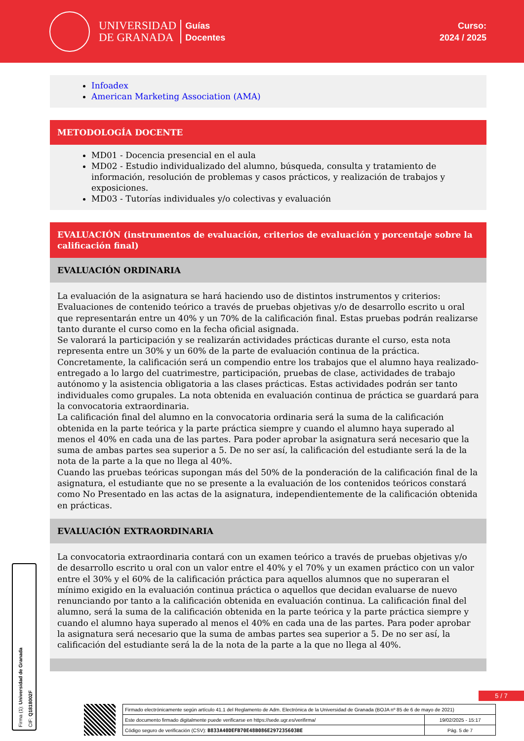UNIVERSIDAD
DE GRANADA
Guías
Docentes
Curso:
2024 / 2025
Infoadex
American Marketing Association (AMA)
METODOLOGÍA DOCENTE
MD01 - Docencia presencial en el aula
MD02 - Estudio individualizado del alumno, búsqueda, consulta y tratamiento de información, resolución de problemas y casos prácticos, y realización de trabajos y exposiciones.
MD03 - Tutorías individuales y/o colectivas y evaluación
EVALUACIÓN (instrumentos de evaluación, criterios de evaluación y porcentaje sobre la calificación final)
EVALUACIÓN ORDINARIA
La evaluación de la asignatura se hará haciendo uso de distintos instrumentos y criterios:
Evaluaciones de contenido teórico a través de pruebas objetivas y/o de desarrollo escrito u oral que representarán entre un 40% y un 70% de la calificación final. Estas pruebas podrán realizarse tanto durante el curso como en la fecha oficial asignada.
Se valorará la participación y se realizarán actividades prácticas durante el curso, esta nota representa entre un 30% y un 60% de la parte de evaluación continua de la práctica.
Concretamente, la calificación será un compendio entre los trabajos que el alumno haya realizado-entregado a lo largo del cuatrimestre, participación, pruebas de clase, actividades de trabajo autónomo y la asistencia obligatoria a las clases prácticas. Estas actividades podrán ser tanto individuales como grupales. La nota obtenida en evaluación continua de práctica se guardará para la convocatoria extraordinaria.
La calificación final del alumno en la convocatoria ordinaria será la suma de la calificación obtenida en la parte teórica y la parte práctica siempre y cuando el alumno haya superado al menos el 40% en cada una de las partes. Para poder aprobar la asignatura será necesario que la suma de ambas partes sea superior a 5. De no ser así, la calificación del estudiante será la de la nota de la parte a la que no llega al 40%.
Cuando las pruebas teóricas supongan más del 50% de la ponderación de la calificación final de la asignatura, el estudiante que no se presente a la evaluación de los contenidos teóricos constará como No Presentado en las actas de la asignatura, independientemente de la calificación obtenida en prácticas.
EVALUACIÓN EXTRAORDINARIA
La convocatoria extraordinaria contará con un examen teórico a través de pruebas objetivas y/o de desarrollo escrito u oral con un valor entre el 40% y el 70% y un examen práctico con un valor entre el 30% y el 60% de la calificación práctica para aquellos alumnos que no superaran el mínimo exigido en la evaluación continua práctica o aquellos que decidan evaluarse de nuevo renunciando por tanto a la calificación obtenida en evaluación continua. La calificación final del alumno, será la suma de la calificación obtenida en la parte teórica y la parte práctica siempre y cuando el alumno haya superado al menos el 40% en cada una de las partes. Para poder aprobar la asignatura será necesario que la suma de ambas partes sea superior a 5. De no ser así, la calificación del estudiante será la de la nota de la parte a la que no llega al 40%.
Firma (1): Universidad de Granada
CIF: Q1818002F
5 / 7
| Firmado electrónicamente según artículo 41.1 del Reglamento de Adm. Electrónica de la Universidad de Granada (BOJA nº 85 de 6 de mayo de 2021) | |
| Este documento firmado digitalmente puede verificarse en https://sede.ugr.es/verifirma/ | 19/02/2025 - 15:17 |
| Código seguro de verificación (CSV): B833A40DEFB70E48B086E297235603BE | Pág. 5 de 7 |